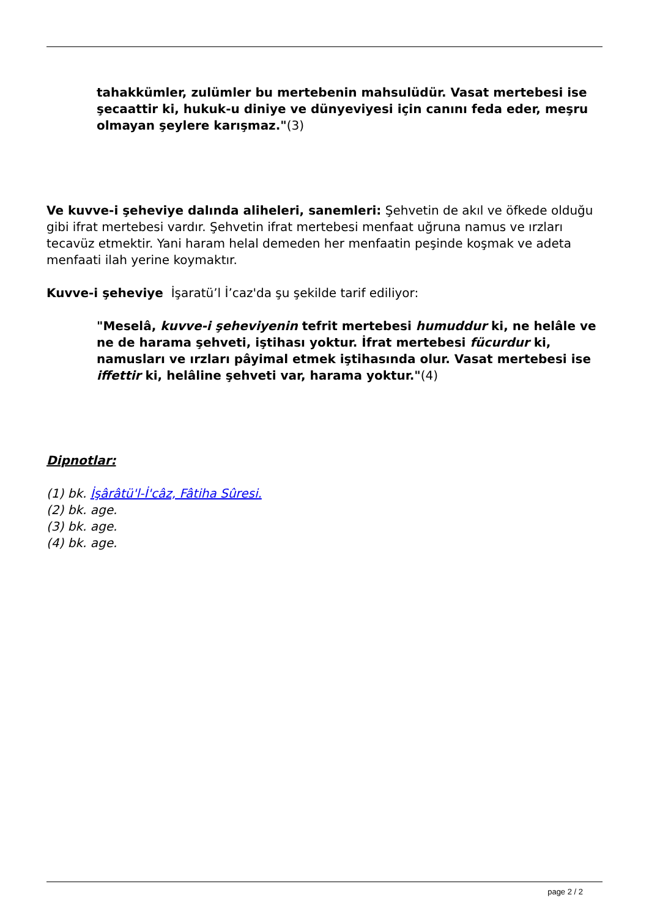tahakkümler, zulümler bu mertebenin mahsulüdür. Vasat mertebesi ise şecaattir ki, hukuk-u diniye ve dünyeviyesi için canını feda eder, meşru olmayan şeylere karışmaz."(3)
Ve kuvve-i şeheviye dalında aliheleri, sanemleri: Şehvetin de akıl ve öfkede olduğu gibi ifrat mertebesi vardır. Şehvetin ifrat mertebesi menfaat uğruna namus ve ırzları tecavüz etmektir. Yani haram helal demeden her menfaatin peşinde koşmak ve adeta menfaati ilah yerine koymaktır.
Kuvve-i şeheviye İşaratü’l İ’caz'da şu şekilde tarif ediliyor:
"Meselâ, kuvve-i şeheviyenin tefrit mertebesi humuddur ki, ne helâle ve ne de harama şehveti, iştihası yoktur. İfrat mertebesi fücurdur ki, namusları ve ırzları pâyimal etmek iştihasında olur. Vasat mertebesi ise iffettir ki, helâline şehveti var, harama yoktur."(4)
Dipnotlar:
(1) bk. İşârâtü'l-İ'câz, Fâtiha Sûresi.
(2) bk. age.
(3) bk. age.
(4) bk. age.
page 2 / 2